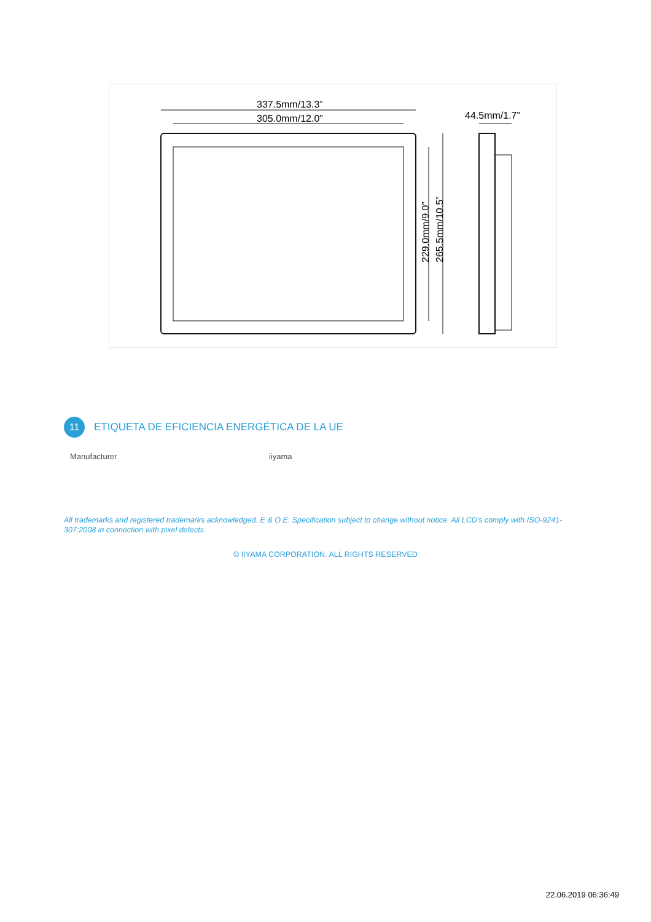337.5mm/13.3”
305.0mm/12.0”
229.0mm/9.0”
265.5mm/10.5”
44.5mm/1.7”
11 ETIQUETA DE EFICIENCIA ENERGÉTICA DE LA UE
| Manufacturer | iiyama |
All trademarks and registered trademarks acknowledged. E & O E. Specification subject to change without notice. All LCD's comply with ISO-9241-307:2008 in connection with pixel defects.
© IIYAMA CORPORATION. ALL RIGHTS RESERVED
22.06.2019 06:36:49